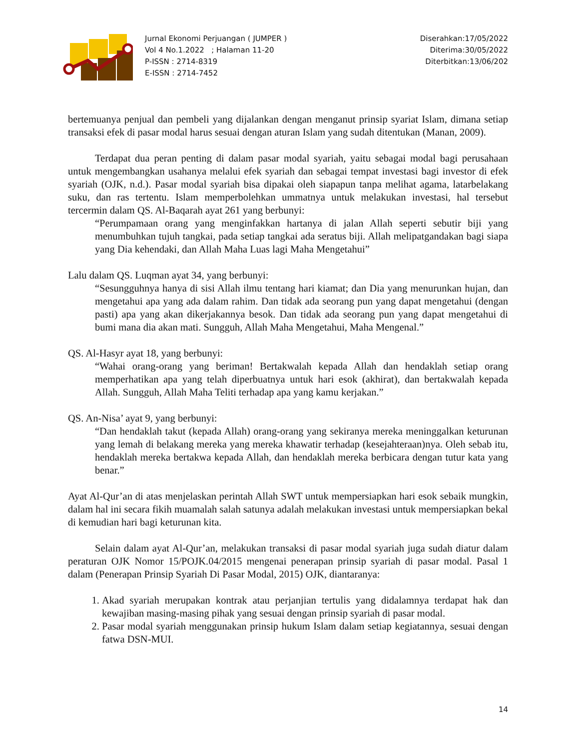Jurnal Ekonomi Perjuangan ( JUMPER )
Vol 4 No.1.2022 ; Halaman 11-20
P-ISSN : 2714-8319
E-ISSN : 2714-7452
Diserahkan:17/05/2022
Diterima:30/05/2022
Diterbitkan:13/06/202
bertemuanya penjual dan pembeli yang dijalankan dengan menganut prinsip syariat Islam, dimana setiap transaksi efek di pasar modal harus sesuai dengan aturan Islam yang sudah ditentukan (Manan, 2009).
Terdapat dua peran penting di dalam pasar modal syariah, yaitu sebagai modal bagi perusahaan untuk mengembangkan usahanya melalui efek syariah dan sebagai tempat investasi bagi investor di efek syariah (OJK, n.d.). Pasar modal syariah bisa dipakai oleh siapapun tanpa melihat agama, latarbelakang suku, dan ras tertentu. Islam memperbolehkan ummatnya untuk melakukan investasi, hal tersebut tercermin dalam QS. Al-Baqarah ayat 261 yang berbunyi:
“Perumpamaan orang yang menginfakkan hartanya di jalan Allah seperti sebutir biji yang menumbuhkan tujuh tangkai, pada setiap tangkai ada seratus biji. Allah melipatgandakan bagi siapa yang Dia kehendaki, dan Allah Maha Luas lagi Maha Mengetahui”
Lalu dalam QS. Luqman ayat 34, yang berbunyi:
“Sesungguhnya hanya di sisi Allah ilmu tentang hari kiamat; dan Dia yang menurunkan hujan, dan mengetahui apa yang ada dalam rahim. Dan tidak ada seorang pun yang dapat mengetahui (dengan pasti) apa yang akan dikerjakannya besok. Dan tidak ada seorang pun yang dapat mengetahui di bumi mana dia akan mati. Sungguh, Allah Maha Mengetahui, Maha Mengenal.”
QS. Al-Hasyr ayat 18, yang berbunyi:
“Wahai orang-orang yang beriman! Bertakwalah kepada Allah dan hendaklah setiap orang memperhatikan apa yang telah diperbuatnya untuk hari esok (akhirat), dan bertakwalah kepada Allah. Sungguh, Allah Maha Teliti terhadap apa yang kamu kerjakan.”
QS. An-Nisa’ ayat 9, yang berbunyi:
“Dan hendaklah takut (kepada Allah) orang-orang yang sekiranya mereka meninggalkan keturunan yang lemah di belakang mereka yang mereka khawatir terhadap (kesejahteraan)nya. Oleh sebab itu, hendaklah mereka bertakwa kepada Allah, dan hendaklah mereka berbicara dengan tutur kata yang benar.”
Ayat Al-Qur’an di atas menjelaskan perintah Allah SWT untuk mempersiapkan hari esok sebaik mungkin, dalam hal ini secara fikih muamalah salah satunya adalah melakukan investasi untuk mempersiapkan bekal di kemudian hari bagi keturunan kita.
Selain dalam ayat Al-Qur’an, melakukan transaksi di pasar modal syariah juga sudah diatur dalam peraturan OJK Nomor 15/POJK.04/2015 mengenai penerapan prinsip syariah di pasar modal. Pasal 1 dalam (Penerapan Prinsip Syariah Di Pasar Modal, 2015) OJK, diantaranya:
1. Akad syariah merupakan kontrak atau perjanjian tertulis yang didalamnya terdapat hak dan kewajiban masing-masing pihak yang sesuai dengan prinsip syariah di pasar modal.
2. Pasar modal syariah menggunakan prinsip hukum Islam dalam setiap kegiatannya, sesuai dengan fatwa DSN-MUI.
14